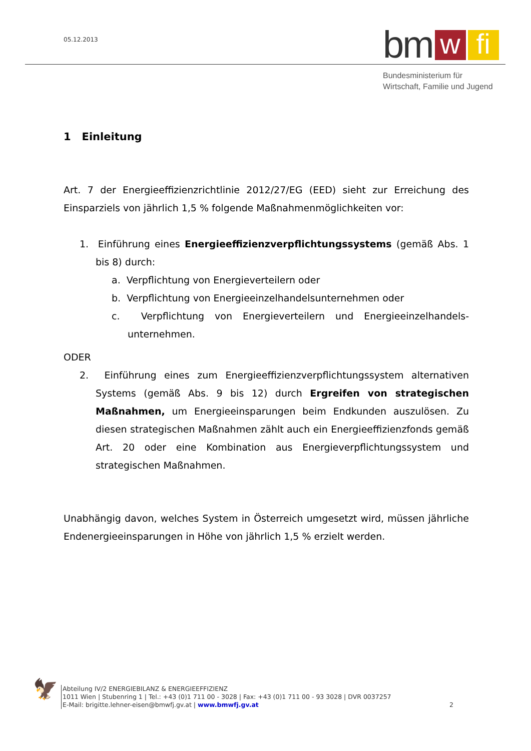05.12.2013
bm w fi
Bundesministerium für
Wirtschaft, Familie und Jugend
1 Einleitung
Art. 7 der Energieeffizienzrichtlinie 2012/27/EG (EED) sieht zur Erreichung des Einsparziels von jährlich 1,5 % folgende Maßnahmenmöglichkeiten vor:
1. Einführung eines Energieeffizienzverpflichtungssystems (gemäß Abs. 1 bis 8) durch:
a. Verpflichtung von Energieverteilern oder
b. Verpflichtung von Energieeinzelhandelsunternehmen oder
c. Verpflichtung von Energieverteilern und Energieeinzelhandels-unternehmen.
ODER
2. Einführung eines zum Energieeffizienzverpflichtungssystem alternativen Systems (gemäß Abs. 9 bis 12) durch Ergreifen von strategischen Maßnahmen, um Energieeinsparungen beim Endkunden auszulösen. Zu diesen strategischen Maßnahmen zählt auch ein Energieeffizienzfonds gemäß Art. 20 oder eine Kombination aus Energieverpflichtungssystem und strategischen Maßnahmen.
Unabhängig davon, welches System in Österreich umgesetzt wird, müssen jährliche Endenergieeinsparungen in Höhe von jährlich 1,5 % erzielt werden.
🦅
Abteilung IV/2 ENERGIEBILANZ & ENERGIEEFFIZIENZ
1011 Wien | Stubenring 1 | Tel.: +43 (0)1 711 00 - 3028 | Fax: +43 (0)1 711 00 - 93 3028 | DVR 0037257
E-Mail: brigitte.lehner-eisen@bmwfj.gv.at | www.bmwfj.gv.at 2